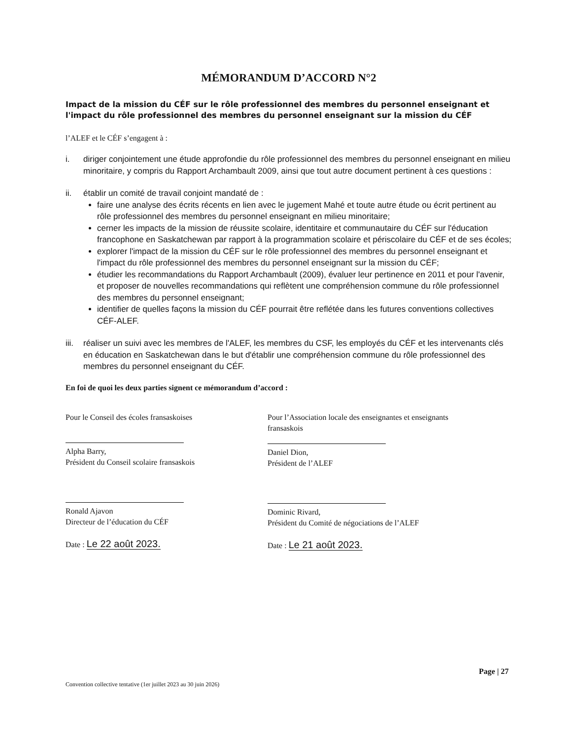MÉMORANDUM D’ACCORD N°2
Impact de la mission du CÉF sur le rôle professionnel des membres du personnel enseignant et l'impact du rôle professionnel des membres du personnel enseignant sur la mission du CÉF
l’ALEF et le CÉF s’engagent à :
i. diriger conjointement une étude approfondie du rôle professionnel des membres du personnel enseignant en milieu minoritaire, y compris du Rapport Archambault 2009, ainsi que tout autre document pertinent à ces questions :
ii. établir un comité de travail conjoint mandaté de :
faire une analyse des écrits récents en lien avec le jugement Mahé et toute autre étude ou écrit pertinent au rôle professionnel des membres du personnel enseignant en milieu minoritaire;
cerner les impacts de la mission de réussite scolaire, identitaire et communautaire du CÉF sur l'éducation francophone en Saskatchewan par rapport à la programmation scolaire et périscolaire du CÉF et de ses écoles;
explorer l'impact de la mission du CÉF sur le rôle professionnel des membres du personnel enseignant et l'impact du rôle professionnel des membres du personnel enseignant sur la mission du CÉF;
étudier les recommandations du Rapport Archambault (2009), évaluer leur pertinence en 2011 et pour l'avenir, et proposer de nouvelles recommandations qui reflètent une compréhension commune du rôle professionnel des membres du personnel enseignant;
identifier de quelles façons la mission du CÉF pourrait être reflétée dans les futures conventions collectives CÉF-ALEF.
iii.
réaliser un suivi avec les membres de l'ALEF, les membres du CSF, les employés du CÉF et les intervenants clés en éducation en Saskatchewan dans le but d'établir une compréhension commune du rôle professionnel des membres du personnel enseignant du CÉF.
En foi de quoi les deux parties signent ce mémorandum d’accord :
Pour le Conseil des écoles fransaskoises
Alpha Barry,
Président du Conseil scolaire fransaskois
Ronald Ajavon
Directeur de l’éducation du CÉF
Date : Le 22 août 2023.
Pour l’Association locale des enseignantes et enseignants fransaskois
Daniel Dion,
Président de l’ALEF
Dominic Rivard,
Président du Comité de négociations de l’ALEF
Date : Le 21 août 2023.
Page | 27
Convention collective tentative (1er juillet 2023 au 30 juin 2026)